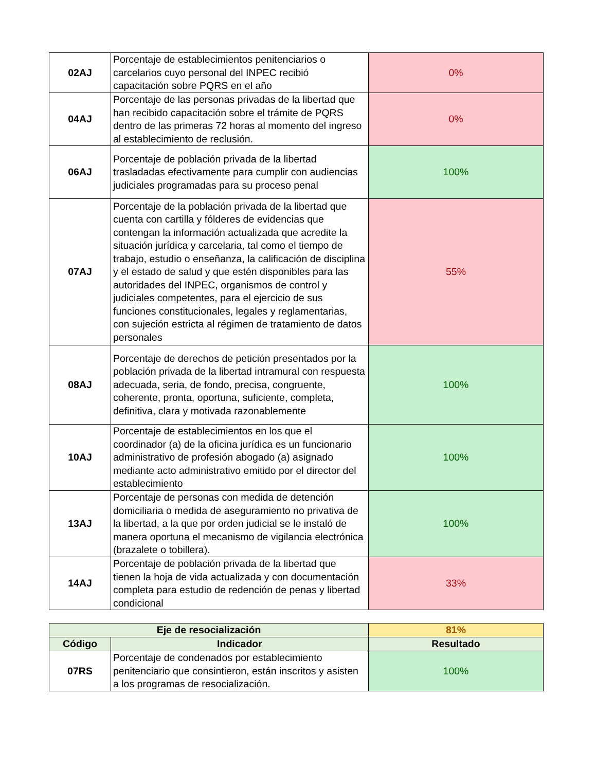| 02AJ | Porcentaje de establecimientos penitenciarios o carcelarios cuyo personal del INPEC recibió capacitación sobre PQRS en el año | 0% |
| 04AJ | Porcentaje de las personas privadas de la libertad que han recibido capacitación sobre el trámite de PQRS dentro de las primeras 72 horas al momento del ingreso al establecimiento de reclusión. | 0% |
| 06AJ | Porcentaje de población privada de la libertad trasladadas efectivamente para cumplir con audiencias judiciales programadas para su proceso penal | 100% |
| 07AJ | Porcentaje de la población privada de la libertad que cuenta con cartilla y fólderes de evidencias que contengan la información actualizada que acredite la situación jurídica y carcelaria, tal como el tiempo de trabajo, estudio o enseñanza, la calificación de disciplina y el estado de salud y que estén disponibles para las autoridades del INPEC, organismos de control y judiciales competentes, para el ejercicio de sus funciones constitucionales, legales y reglamentarias, con sujeción estricta al régimen de tratamiento de datos personales | 55% |
| 08AJ | Porcentaje de derechos de petición presentados por la población privada de la libertad intramural con respuesta adecuada, seria, de fondo, precisa, congruente, coherente, pronta, oportuna, suficiente, completa, definitiva, clara y motivada razonablemente | 100% |
| 10AJ | Porcentaje de establecimientos en los que el coordinador (a) de la oficina jurídica es un funcionario administrativo de profesión abogado (a) asignado mediante acto administrativo emitido por el director del establecimiento | 100% |
| 13AJ | Porcentaje de personas con medida de detención domiciliaria o medida de aseguramiento no privativa de la libertad, a la que por orden judicial se le instaló de manera oportuna el mecanismo de vigilancia electrónica (brazalete o tobillera). | 100% |
| 14AJ | Porcentaje de población privada de la libertad que tienen la hoja de vida actualizada y con documentación completa para estudio de redención de penas y libertad condicional | 33% |
| Eje de resocialización | | 81% |
| Código | Indicador | Resultado |
| 07RS | Porcentaje de condenados por establecimiento penitenciario que consintieron, están inscritos y asisten a los programas de resocialización. | 100% |